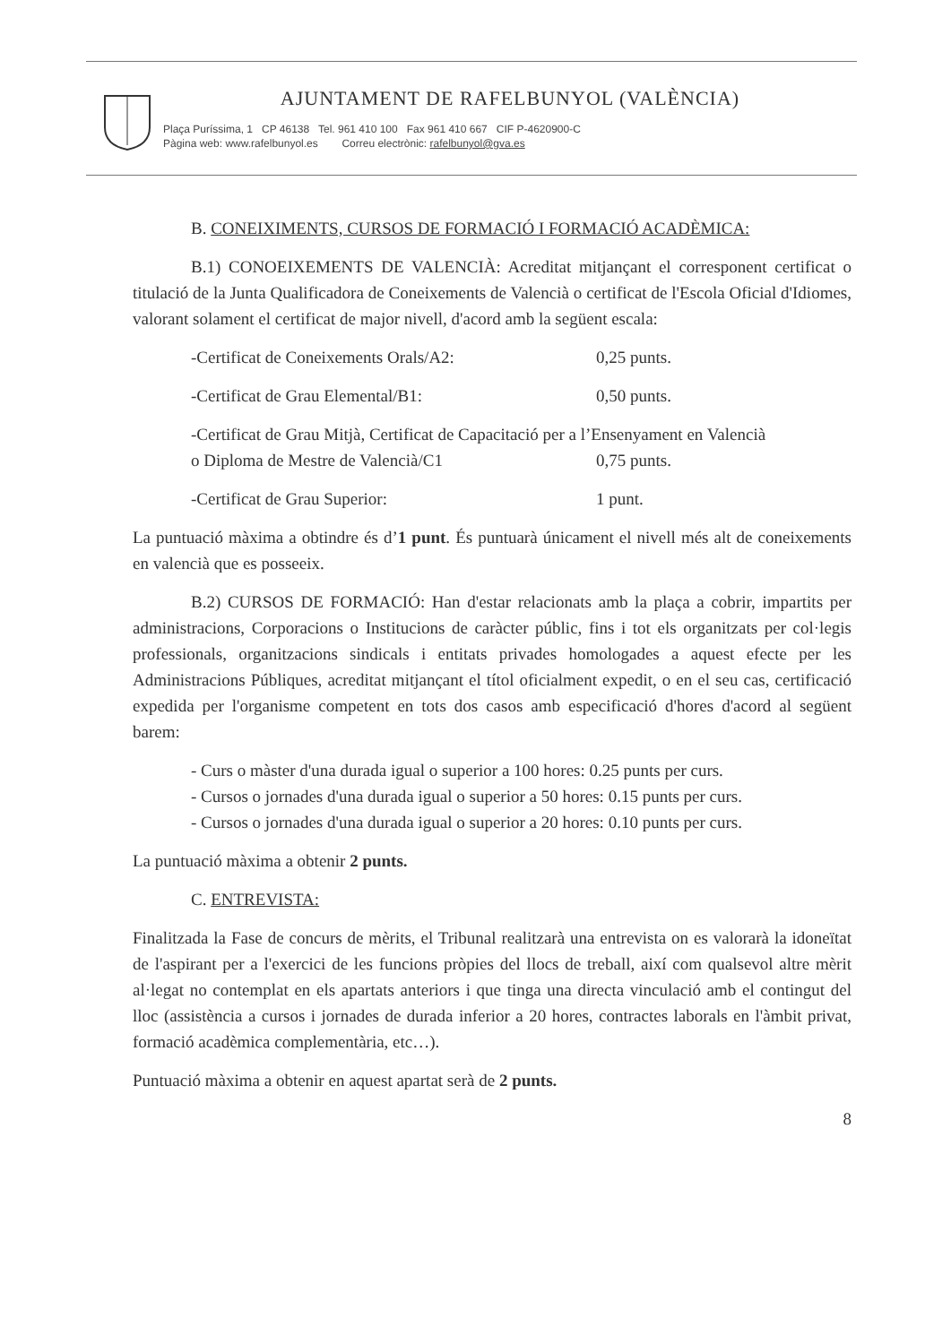AJUNTAMENT DE RAFELBUNYOL (VALÈNCIA)
Plaça Puríssima, 1 CP 46138 Tel. 961 410 100 Fax 961 410 667 CIF P-4620900-C
Pàgina web: www.rafelbunyol.es Correu electrònic: rafelbunyol@gva.es
B. CONEIXIMENTS, CURSOS DE FORMACIÓ I FORMACIÓ ACADÈMICA:
B.1) CONOEIXEMENTS DE VALENCIÀ: Acreditat mitjançant el corresponent certificat o titulació de la Junta Qualificadora de Coneixements de Valencià o certificat de l'Escola Oficial d'Idiomes, valorant solament el certificat de major nivell, d'acord amb la següent escala:
-Certificat de Coneixements Orals/A2: 0,25 punts.
-Certificat de Grau Elemental/B1: 0,50 punts.
-Certificat de Grau Mitjà, Certificat de Capacitació per a l’Ensenyament en Valencià
o Diploma de Mestre de Valencià/C1 0,75 punts.
-Certificat de Grau Superior: 1 punt.
La puntuació màxima a obtindre és d’1 punt. És puntuarà únicament el nivell més alt de coneixements en valencià que es posseeix.
B.2) CURSOS DE FORMACIÓ: Han d'estar relacionats amb la plaça a cobrir, impartits per administracions, Corporacions o Institucions de caràcter públic, fins i tot els organitzats per col·legis professionals, organitzacions sindicals i entitats privades homologades a aquest efecte per les Administracions Públiques, acreditat mitjançant el títol oficialment expedit, o en el seu cas, certificació expedida per l'organisme competent en tots dos casos amb especificació d'hores d'acord al següent barem:
- Curs o màster d'una durada igual o superior a 100 hores: 0.25 punts per curs.
- Cursos o jornades d'una durada igual o superior a 50 hores: 0.15 punts per curs.
- Cursos o jornades d'una durada igual o superior a 20 hores: 0.10 punts per curs.
La puntuació màxima a obtenir 2 punts.
C. ENTREVISTA:
Finalitzada la Fase de concurs de mèrits, el Tribunal realitzarà una entrevista on es valorarà la idoneïtat de l'aspirant per a l'exercici de les funcions pròpies del llocs de treball, així com qualsevol altre mèrit al·legat no contemplat en els apartats anteriors i que tinga una directa vinculació amb el contingut del lloc (assistència a cursos i jornades de durada inferior a 20 hores, contractes laborals en l'àmbit privat, formació acadèmica complementària, etc…).
Puntuació màxima a obtenir en aquest apartat serà de 2 punts.
8